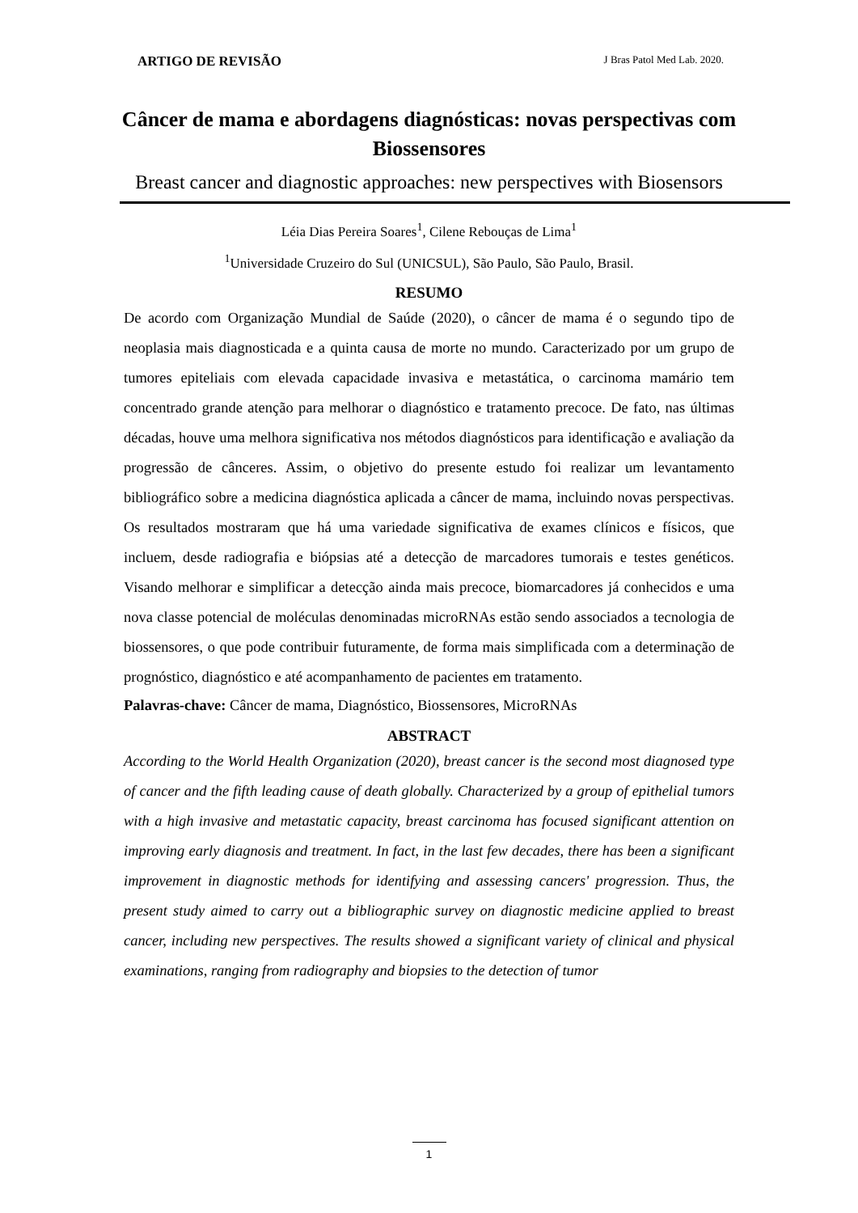ARTIGO DE REVISÃO J Bras Patol Med Lab. 2020.
Câncer de mama e abordagens diagnósticas: novas perspectivas com Biossensores
Breast cancer and diagnostic approaches: new perspectives with Biosensors
Léia Dias Pereira Soares<sup>1</sup>, Cilene Rebouças de Lima<sup>1</sup>
<sup>1</sup> Universidade Cruzeiro do Sul (UNICSUL), São Paulo, São Paulo, Brasil.
RESUMO
De acordo com Organização Mundial de Saúde (2020), o câncer de mama é o segundo tipo de neoplasia mais diagnosticada e a quinta causa de morte no mundo. Caracterizado por um grupo de tumores epiteliais com elevada capacidade invasiva e metastática, o carcinoma mamário tem concentrado grande atenção para melhorar o diagnóstico e tratamento precoce. De fato, nas últimas décadas, houve uma melhora significativa nos métodos diagnósticos para identificação e avaliação da progressão de cânceres. Assim, o objetivo do presente estudo foi realizar um levantamento bibliográfico sobre a medicina diagnóstica aplicada a câncer de mama, incluindo novas perspectivas. Os resultados mostraram que há uma variedade significativa de exames clínicos e físicos, que incluem, desde radiografia e biópsias até a detecção de marcadores tumorais e testes genéticos. Visando melhorar e simplificar a detecção ainda mais precoce, biomarcadores já conhecidos e uma nova classe potencial de moléculas denominadas microRNAs estão sendo associados a tecnologia de biossensores, o que pode contribuir futuramente, de forma mais simplificada com a determinação de prognóstico, diagnóstico e até acompanhamento de pacientes em tratamento.
Palavras-chave: Câncer de mama, Diagnóstico, Biossensores, MicroRNAs
ABSTRACT
According to the World Health Organization (2020), breast cancer is the second most diagnosed type of cancer and the fifth leading cause of death globally. Characterized by a group of epithelial tumors with a high invasive and metastatic capacity, breast carcinoma has focused significant attention on improving early diagnosis and treatment. In fact, in the last few decades, there has been a significant improvement in diagnostic methods for identifying and assessing cancers' progression. Thus, the present study aimed to carry out a bibliographic survey on diagnostic medicine applied to breast cancer, including new perspectives. The results showed a significant variety of clinical and physical examinations, ranging from radiography and biopsies to the detection of tumor
1